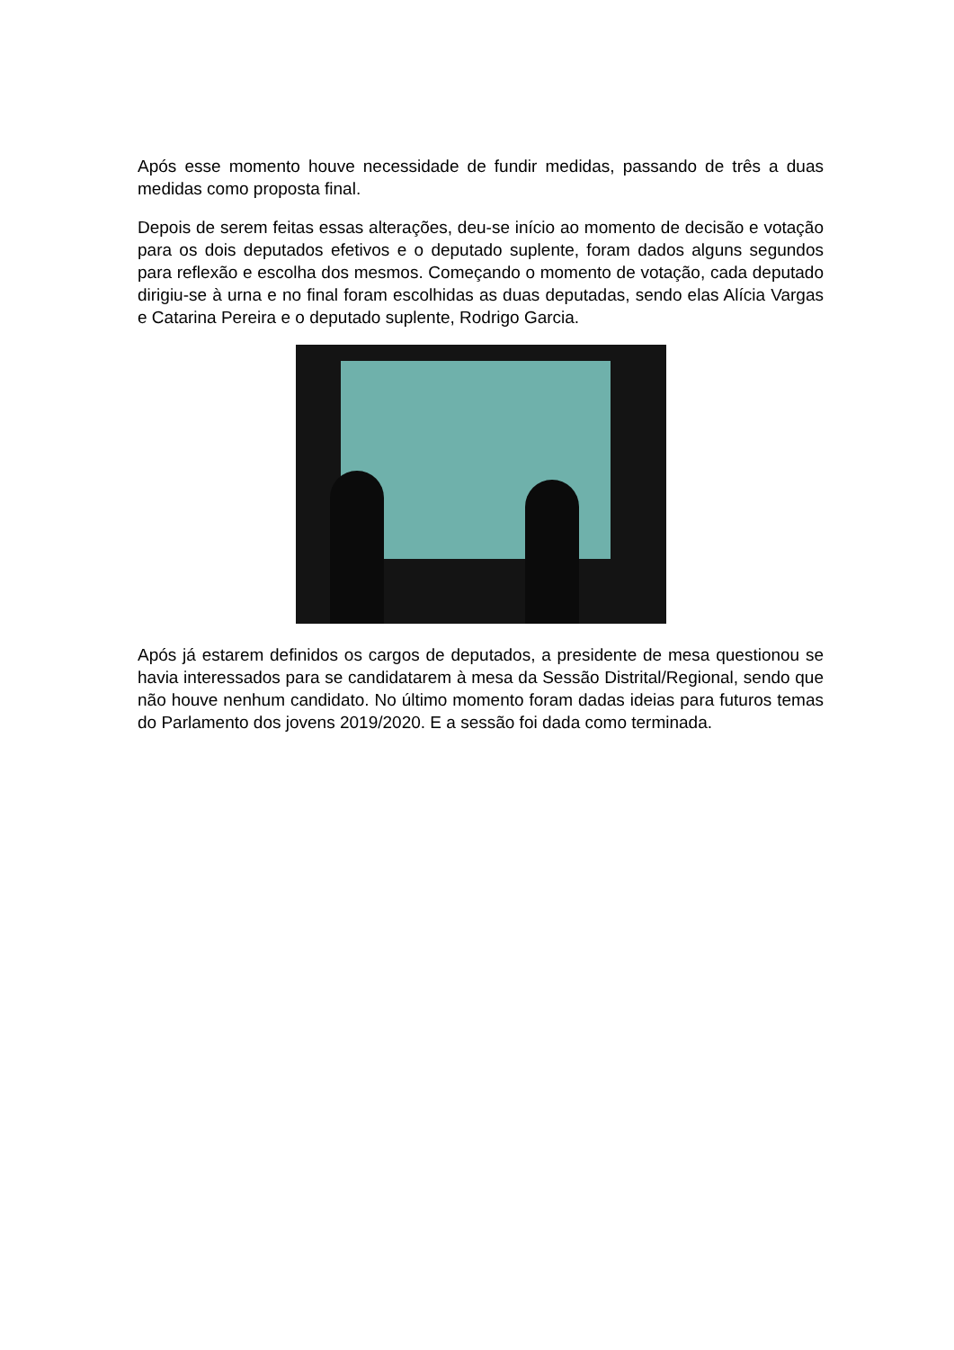Após esse momento houve necessidade de fundir medidas, passando de três a duas medidas como proposta final.
Depois de serem feitas essas alterações, deu-se início ao momento de decisão e votação para os dois deputados efetivos e o deputado suplente, foram dados alguns segundos para reflexão e escolha dos mesmos. Começando o momento de votação, cada deputado dirigiu-se à urna e no final foram escolhidas as duas deputadas, sendo elas Alícia Vargas e Catarina Pereira e o deputado suplente, Rodrigo Garcia.
Após já estarem definidos os cargos de deputados, a presidente de mesa questionou se havia interessados para se candidatarem à mesa da Sessão Distrital/Regional, sendo que não houve nenhum candidato. No último momento foram dadas ideias para futuros temas do Parlamento dos jovens 2019/2020. E a sessão foi dada como terminada.